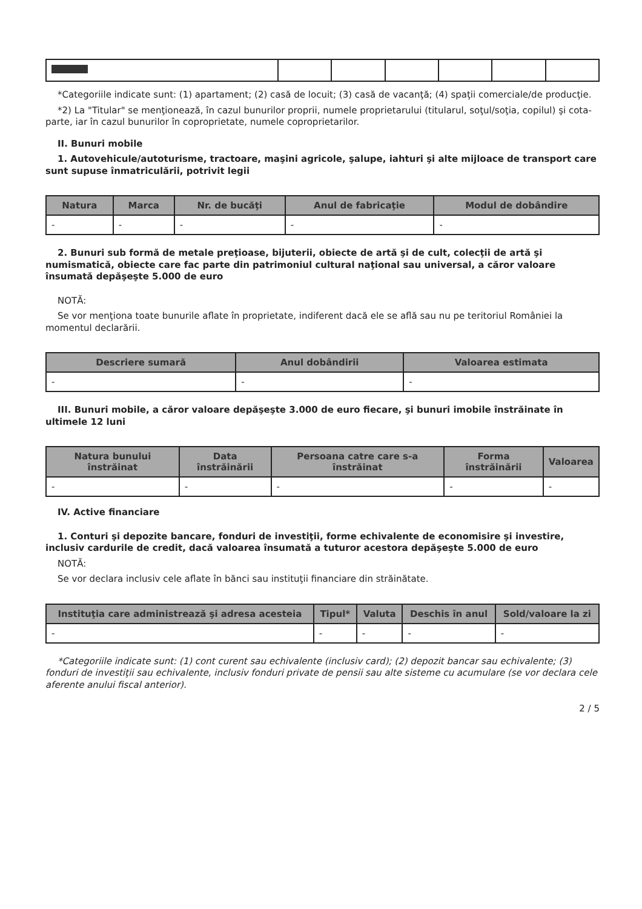*Categoriile indicate sunt: (1) apartament; (2) casă de locuit; (3) casă de vacanţă; (4) spaţii comerciale/de producţie.
*2) La "Titular" se menţionează, în cazul bunurilor proprii, numele proprietarului (titularul, soţul/soţia, copilul) şi cota-parte, iar în cazul bunurilor în coproprietate, numele coproprietarilor.
II. Bunuri mobile
1. Autovehicule/autoturisme, tractoare, maşini agricole, şalupe, iahturi şi alte mijloace de transport care sunt supuse înmatriculării, potrivit legii
| Natura | Marca | Nr. de bucăţi | Anul de fabricaţie | Modul de dobândire |
| --- | --- | --- | --- | --- |
| - | - | - | - | - |
2. Bunuri sub formă de metale preţioase, bijuterii, obiecte de artă şi de cult, colecţii de artă şi numismatică, obiecte care fac parte din patrimoniul cultural naţional sau universal, a căror valoare însumată depăşeşte 5.000 de euro
NOTĂ:
Se vor menţiona toate bunurile aflate în proprietate, indiferent dacă ele se află sau nu pe teritoriul României la momentul declarării.
| Descriere sumară | Anul dobândirii | Valoarea estimata |
| --- | --- | --- |
| - | - | - |
III. Bunuri mobile, a căror valoare depăşeşte 3.000 de euro fiecare, şi bunuri imobile înstrăinate în ultimele 12 luni
| Natura bunului înstrăinat | Data înstrăinării | Persoana catre care s-a înstrăinat | Forma înstrăinării | Valoarea |
| --- | --- | --- | --- | --- |
| - | - | - | - | - |
IV. Active financiare
1. Conturi şi depozite bancare, fonduri de investiţii, forme echivalente de economisire şi investire, inclusiv cardurile de credit, dacă valoarea însumată a tuturor acestora depăşeşte 5.000 de euro
NOTĂ:
Se vor declara inclusiv cele aflate în bănci sau instituţii financiare din străinătate.
| Instituţia care administrează şi adresa acesteia | Tipul* | Valuta | Deschis în anul | Sold/valoare la zi |
| --- | --- | --- | --- | --- |
| - | - | - | - | - |
*Categoriile indicate sunt: (1) cont curent sau echivalente (inclusiv card); (2) depozit bancar sau echivalente; (3) fonduri de investiţii sau echivalente, inclusiv fonduri private de pensii sau alte sisteme cu acumulare (se vor declara cele aferente anului fiscal anterior).
2 / 5